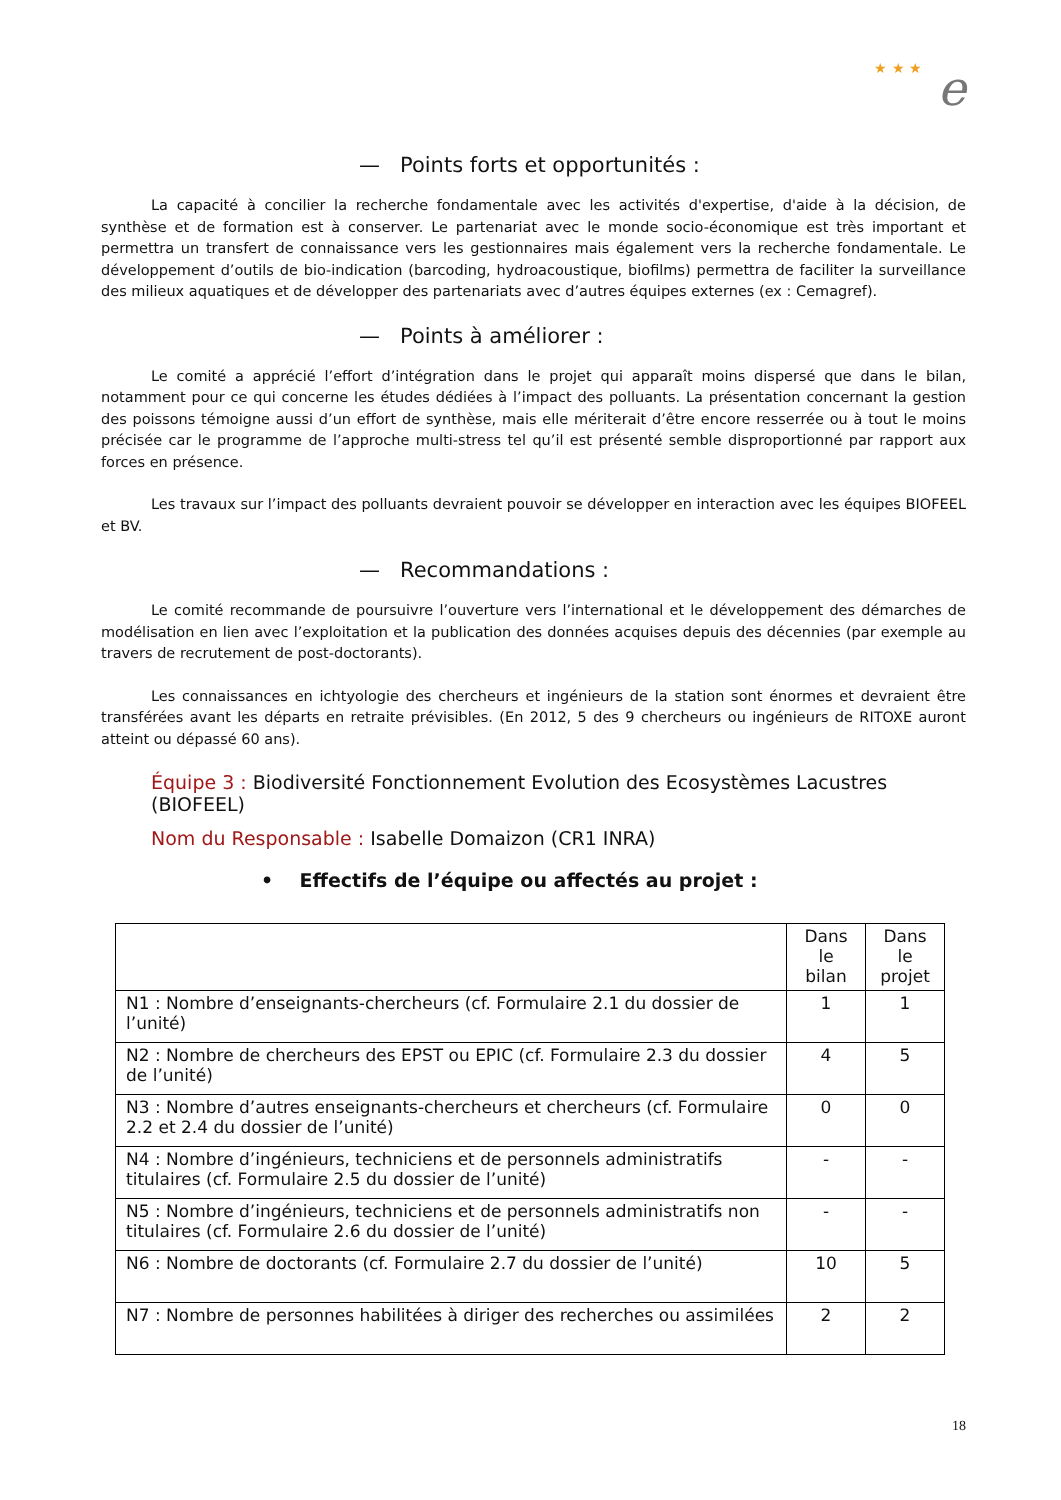★ ★ ★ e
— Points forts et opportunités :
La capacité à concilier la recherche fondamentale avec les activités d'expertise, d'aide à la décision, de synthèse et de formation est à conserver. Le partenariat avec le monde socio-économique est très important et permettra un transfert de connaissance vers les gestionnaires mais également vers la recherche fondamentale. Le développement d’outils de bio-indication (barcoding, hydroacoustique, biofilms) permettra de faciliter la surveillance des milieux aquatiques et de développer des partenariats avec d’autres équipes externes (ex : Cemagref).
— Points à améliorer :
Le comité a apprécié l’effort d’intégration dans le projet qui apparaît moins dispersé que dans le bilan, notamment pour ce qui concerne les études dédiées à l’impact des polluants. La présentation concernant la gestion des poissons témoigne aussi d’un effort de synthèse, mais elle mériterait d’être encore resserrée ou à tout le moins précisée car le programme de l’approche multi-stress tel qu’il est présenté semble disproportionné par rapport aux forces en présence.
Les travaux sur l’impact des polluants devraient pouvoir se développer en interaction avec les équipes BIOFEEL et BV.
— Recommandations :
Le comité recommande de poursuivre l’ouverture vers l’international et le développement des démarches de modélisation en lien avec l’exploitation et la publication des données acquises depuis des décennies (par exemple au travers de recrutement de post-doctorants).
Les connaissances en ichtyologie des chercheurs et ingénieurs de la station sont énormes et devraient être transférées avant les départs en retraite prévisibles. (En 2012, 5 des 9 chercheurs ou ingénieurs de RITOXE auront atteint ou dépassé 60 ans).
Équipe 3 : Biodiversité Fonctionnement Evolution des Ecosystèmes Lacustres (BIOFEEL)
Nom du Responsable : Isabelle Domaizon (CR1 INRA)
• Effectifs de l’équipe ou affectés au projet :
| | Dans le bilan | Dans le projet |
| N1 : Nombre d’enseignants-chercheurs (cf. Formulaire 2.1 du dossier de l’unité) | 1 | 1 |
| N2 : Nombre de chercheurs des EPST ou EPIC (cf. Formulaire 2.3 du dossier de l’unité) | 4 | 5 |
| N3 : Nombre d’autres enseignants-chercheurs et chercheurs (cf. Formulaire 2.2 et 2.4 du dossier de l’unité) | 0 | 0 |
| N4 : Nombre d’ingénieurs, techniciens et de personnels administratifs titulaires (cf. Formulaire 2.5 du dossier de l’unité) | - | - |
| N5 : Nombre d’ingénieurs, techniciens et de personnels administratifs non titulaires (cf. Formulaire 2.6 du dossier de l’unité) | - | - |
| N6 : Nombre de doctorants (cf. Formulaire 2.7 du dossier de l’unité) | 10 | 5 |
| N7 : Nombre de personnes habilitées à diriger des recherches ou assimilées | 2 | 2 |
18